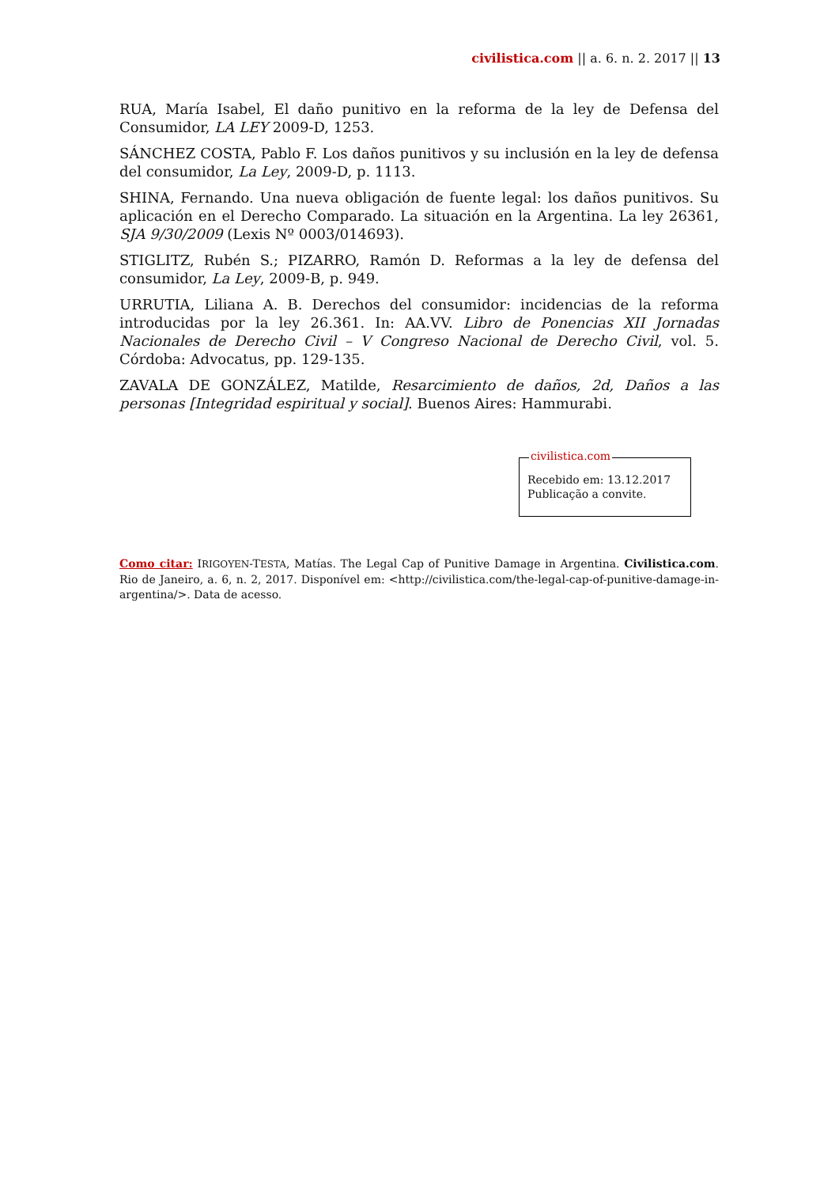civilistica.com || a. 6. n. 2. 2017 || 13
RUA, María Isabel, El daño punitivo en la reforma de la ley de Defensa del Consumidor, LA LEY 2009-D, 1253.
SÁNCHEZ COSTA, Pablo F. Los daños punitivos y su inclusión en la ley de defensa del consumidor, La Ley, 2009-D, p. 1113.
SHINA, Fernando. Una nueva obligación de fuente legal: los daños punitivos. Su aplicación en el Derecho Comparado. La situación en la Argentina. La ley 26361, SJA 9/30/2009 (Lexis Nº 0003/014693).
STIGLITZ, Rubén S.; PIZARRO, Ramón D. Reformas a la ley de defensa del consumidor, La Ley, 2009-B, p. 949.
URRUTIA, Liliana A. B. Derechos del consumidor: incidencias de la reforma introducidas por la ley 26.361. In: AA.VV. Libro de Ponencias XII Jornadas Nacionales de Derecho Civil – V Congreso Nacional de Derecho Civil, vol. 5. Córdoba: Advocatus, pp. 129-135.
ZAVALA DE GONZÁLEZ, Matilde, Resarcimiento de daños, 2d, Daños a las personas [Integridad espiritual y social]. Buenos Aires: Hammurabi.
civilistica.com
Recebido em: 13.12.2017
Publicação a convite.
Como citar: IRIGOYEN-TESTA, Matías. The Legal Cap of Punitive Damage in Argentina. Civilistica.com. Rio de Janeiro, a. 6, n. 2, 2017. Disponível em: <http://civilistica.com/the-legal-cap-of-punitive-damage-in-argentina/>. Data de acesso.